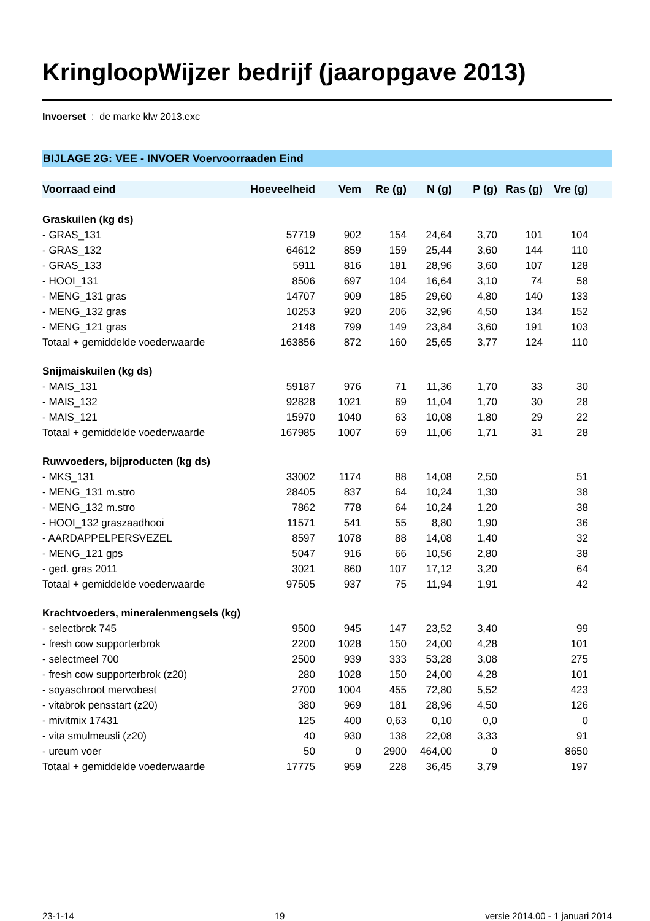KringloopWijzer bedrijf (jaaropgave 2013)
Invoerset : de marke klw 2013.exc
BIJLAGE 2G: VEE - INVOER Voervoorraaden Eind
| Voorraad eind | Hoeveelheid | Vem | Re (g) | N (g) | P (g) | Ras (g) | Vre (g) | |
| --- | --- | --- | --- | --- | --- | --- | --- | --- |
| Graskuilen (kg ds) | | | | | | | | |
| - GRAS_131 | 57719 | 902 | 154 | 24,64 | 3,70 | 101 | 104 | |
| - GRAS_132 | 64612 | 859 | 159 | 25,44 | 3,60 | 144 | 110 | |
| - GRAS_133 | 5911 | 816 | 181 | 28,96 | 3,60 | 107 | 128 | |
| - HOOI_131 | 8506 | 697 | 104 | 16,64 | 3,10 | 74 | 58 | |
| - MENG_131 gras | 14707 | 909 | 185 | 29,60 | 4,80 | 140 | 133 | |
| - MENG_132 gras | 10253 | 920 | 206 | 32,96 | 4,50 | 134 | 152 | |
| - MENG_121 gras | 2148 | 799 | 149 | 23,84 | 3,60 | 191 | 103 | |
| Totaal + gemiddelde voederwaarde | 163856 | 872 | 160 | 25,65 | 3,77 | 124 | 110 | |
| Snijmaiskuilen (kg ds) | | | | | | | | |
| - MAIS_131 | 59187 | 976 | 71 | 11,36 | 1,70 | 33 | 30 | |
| - MAIS_132 | 92828 | 1021 | 69 | 11,04 | 1,70 | 30 | 28 | |
| - MAIS_121 | 15970 | 1040 | 63 | 10,08 | 1,80 | 29 | 22 | |
| Totaal + gemiddelde voederwaarde | 167985 | 1007 | 69 | 11,06 | 1,71 | 31 | 28 | |
| Ruwvoeders, bijproducten (kg ds) | | | | | | | | |
| - MKS_131 | 33002 | 1174 | 88 | 14,08 | 2,50 | | 51 | |
| - MENG_131 m.stro | 28405 | 837 | 64 | 10,24 | 1,30 | | 38 | |
| - MENG_132 m.stro | 7862 | 778 | 64 | 10,24 | 1,20 | | 38 | |
| - HOOI_132 graszaadhooi | 11571 | 541 | 55 | 8,80 | 1,90 | | 36 | |
| - AARDAPPELPERSVEZEL | 8597 | 1078 | 88 | 14,08 | 1,40 | | 32 | |
| - MENG_121 gps | 5047 | 916 | 66 | 10,56 | 2,80 | | 38 | |
| - ged. gras 2011 | 3021 | 860 | 107 | 17,12 | 3,20 | | 64 | |
| Totaal + gemiddelde voederwaarde | 97505 | 937 | 75 | 11,94 | 1,91 | | 42 | |
| Krachtvoeders, mineralenmengsels (kg) | | | | | | | | |
| - selectbrok 745 | 9500 | 945 | 147 | 23,52 | 3,40 | | 99 | |
| - fresh cow supporterbrok | 2200 | 1028 | 150 | 24,00 | 4,28 | | 101 | |
| - selectmeel 700 | 2500 | 939 | 333 | 53,28 | 3,08 | | 275 | |
| - fresh cow supporterbrok (z20) | 280 | 1028 | 150 | 24,00 | 4,28 | | 101 | |
| - soyaschroot mervobest | 2700 | 1004 | 455 | 72,80 | 5,52 | | 423 | |
| - vitabrok pensstart (z20) | 380 | 969 | 181 | 28,96 | 4,50 | | 126 | |
| - mivitmix 17431 | 125 | 400 | 0,63 | 0,10 | 0,0 | | 0 | |
| - vita smulmeusli (z20) | 40 | 930 | 138 | 22,08 | 3,33 | | 91 | |
| - ureum voer | 50 | 0 | 2900 | 464,00 | 0 | | 8650 | |
| Totaal + gemiddelde voederwaarde | 17775 | 959 | 228 | 36,45 | 3,79 | | 197 | |
23-1-14 19 versie 2014.00 - 1 januari 2014